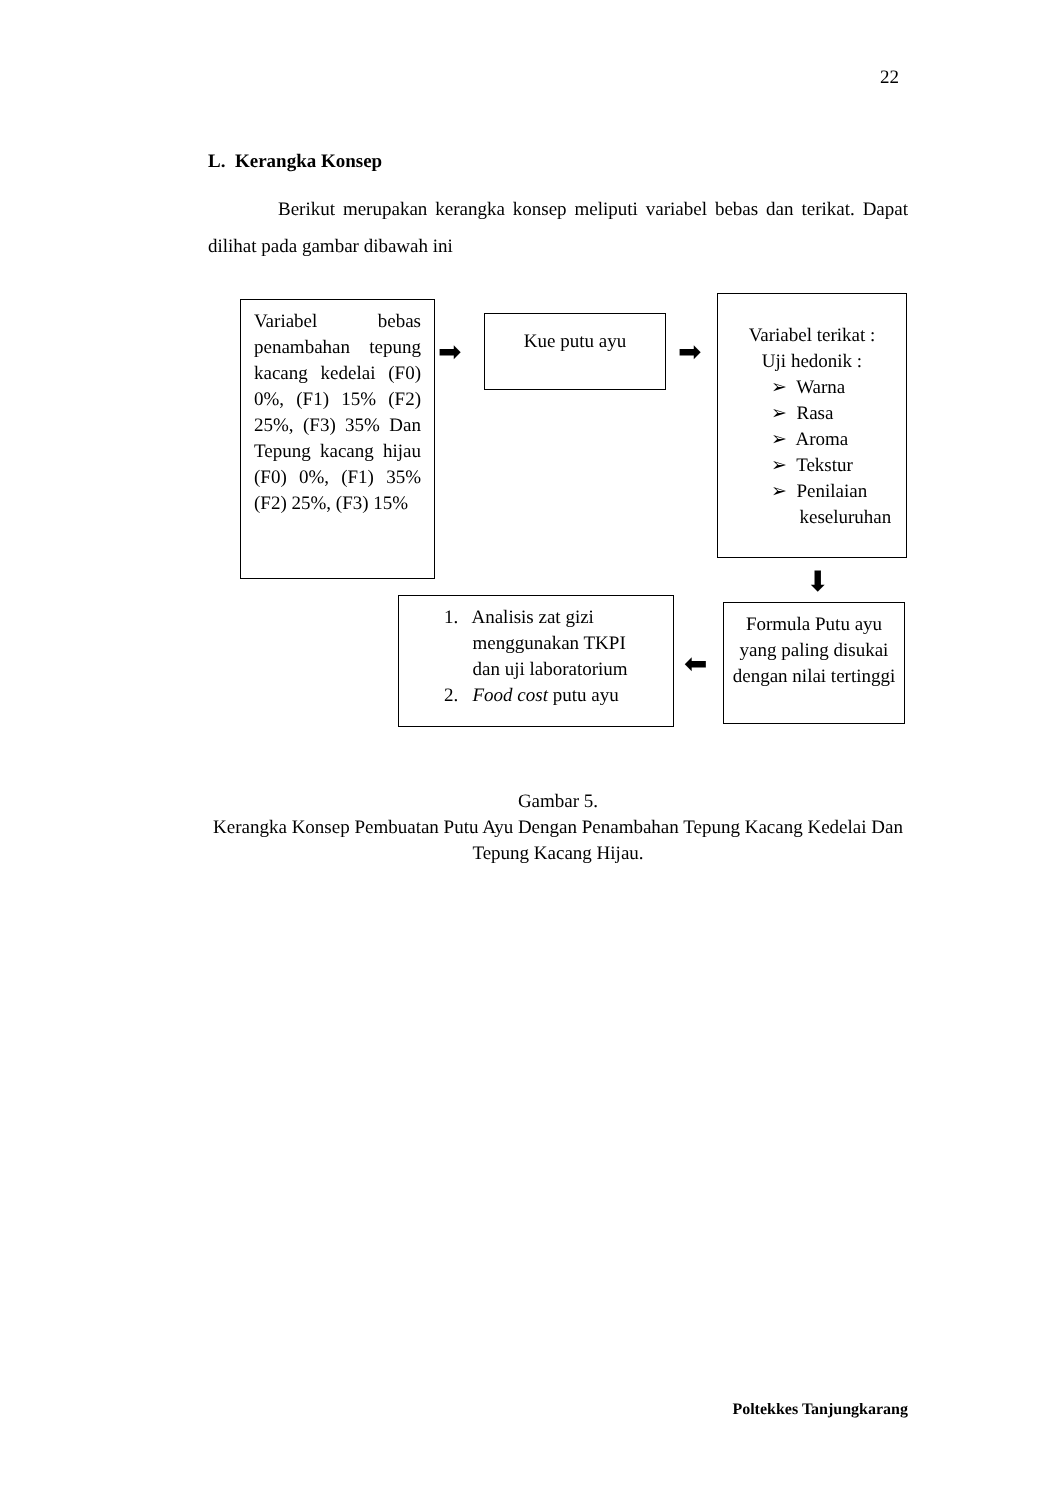22
L. Kerangka Konsep
Berikut merupakan kerangka konsep meliputi variabel bebas dan terikat. Dapat dilihat pada gambar dibawah ini
Variabel bebas penambahan tepung kacang kedelai (F0) 0%, (F1) 15% (F2) 25%, (F3) 35% Dan Tepung kacang hijau (F0) 0%, (F1) 35% (F2) 25%, (F3) 15%
➡
Kue putu ayu
➡
Variabel terikat :
Uji hedonik :
➢ Warna
➢ Rasa
➢ Aroma
➢ Tekstur
➢ Penilaian
keseluruhan
⬇
1. Analisis zat gizi
menggunakan TKPI
dan uji laboratorium
2. Food cost putu ayu
⬅
Formula Putu ayu yang paling disukai dengan nilai tertinggi
Gambar 5.
Kerangka Konsep Pembuatan Putu Ayu Dengan Penambahan Tepung Kacang Kedelai Dan Tepung Kacang Hijau.
Poltekkes Tanjungkarang